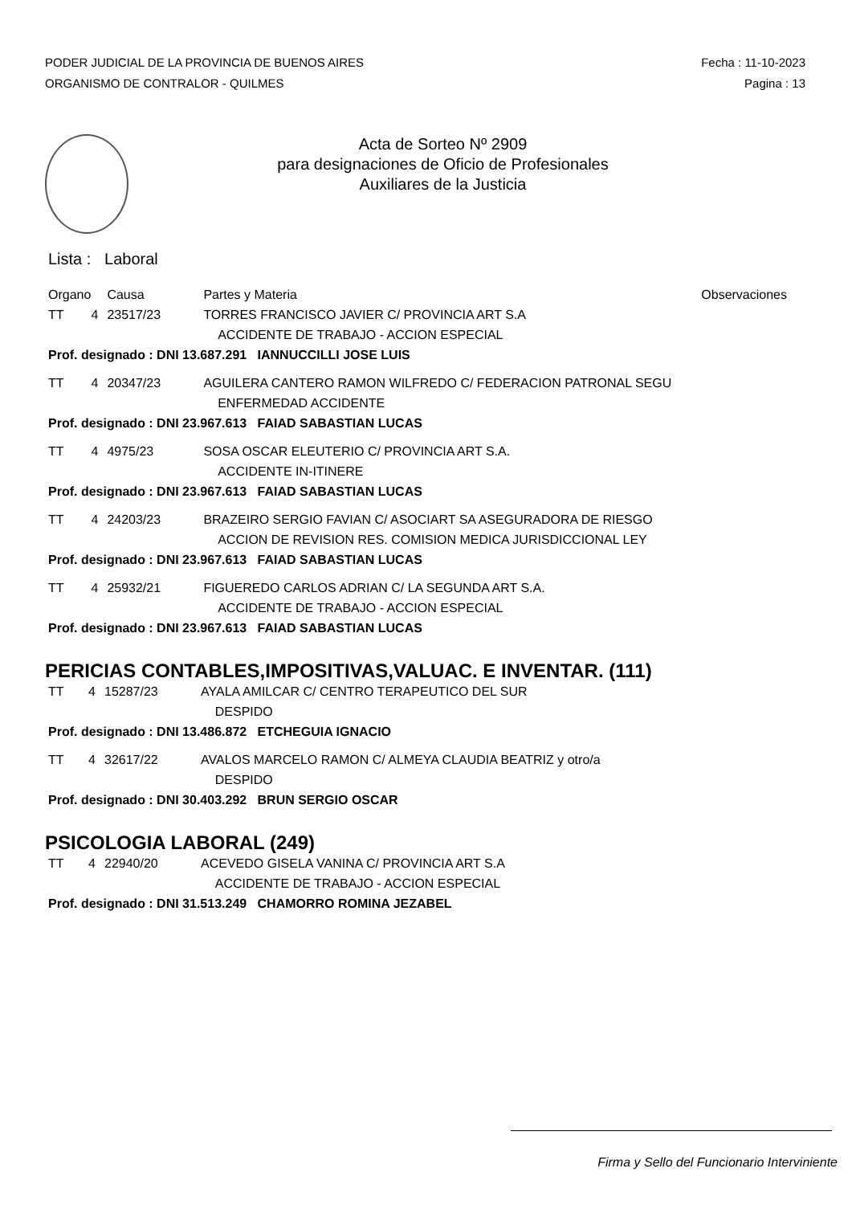PODER JUDICIAL DE LA PROVINCIA DE BUENOS AIRES
ORGANISMO DE CONTRALOR - QUILMES
Fecha : 11-10-2023
Pagina : 13
Acta de Sorteo Nº 2909
para designaciones de Oficio de Profesionales
Auxiliares de la Justicia
Lista : Laboral
| Organo | | Causa | Partes y Materia | Observaciones |
| --- | --- | --- | --- | --- |
| TT | 4 | 23517/23 | TORRES FRANCISCO JAVIER C/ PROVINCIA ART S.A | |
| | | | ACCIDENTE DE TRABAJO - ACCION ESPECIAL | |
| Prof. designado : DNI 13.687.291 IANNUCCILLI JOSE LUIS | | | | |
| TT | 4 | 20347/23 | AGUILERA CANTERO RAMON WILFREDO C/ FEDERACION PATRONAL SEGU | |
| | | | ENFERMEDAD ACCIDENTE | |
| Prof. designado : DNI 23.967.613 FAIAD SABASTIAN LUCAS | | | | |
| TT | 4 | 4975/23 | SOSA OSCAR ELEUTERIO C/ PROVINCIA ART S.A. | |
| | | | ACCIDENTE IN-ITINERE | |
| Prof. designado : DNI 23.967.613 FAIAD SABASTIAN LUCAS | | | | |
| TT | 4 | 24203/23 | BRAZEIRO SERGIO FAVIAN C/ ASOCIART SA ASEGURADORA DE RIESGO | |
| | | | ACCION DE REVISION RES. COMISION MEDICA JURISDICCIONAL LEY | |
| Prof. designado : DNI 23.967.613 FAIAD SABASTIAN LUCAS | | | | |
| TT | 4 | 25932/21 | FIGUEREDO CARLOS ADRIAN C/ LA SEGUNDA ART S.A. | |
| | | | ACCIDENTE DE TRABAJO - ACCION ESPECIAL | |
| Prof. designado : DNI 23.967.613 FAIAD SABASTIAN LUCAS | | | | |
PERICIAS CONTABLES,IMPOSITIVAS,VALUAC. E INVENTAR. (111)
| TT | 4 | 15287/23 | AYALA AMILCAR C/ CENTRO TERAPEUTICO DEL SUR |
| | | | DESPIDO |
| Prof. designado : DNI 13.486.872 ETCHEGUIA IGNACIO | | | |
| TT | 4 | 32617/22 | AVALOS MARCELO RAMON C/ ALMEYA CLAUDIA BEATRIZ y otro/a |
| | | | DESPIDO |
| Prof. designado : DNI 30.403.292 BRUN SERGIO OSCAR | | | |
PSICOLOGIA LABORAL (249)
| TT | 4 | 22940/20 | ACEVEDO GISELA VANINA C/ PROVINCIA ART S.A |
| | | | ACCIDENTE DE TRABAJO - ACCION ESPECIAL |
| Prof. designado : DNI 31.513.249 CHAMORRO ROMINA JEZABEL | | | |
Firma y Sello del Funcionario Interviniente